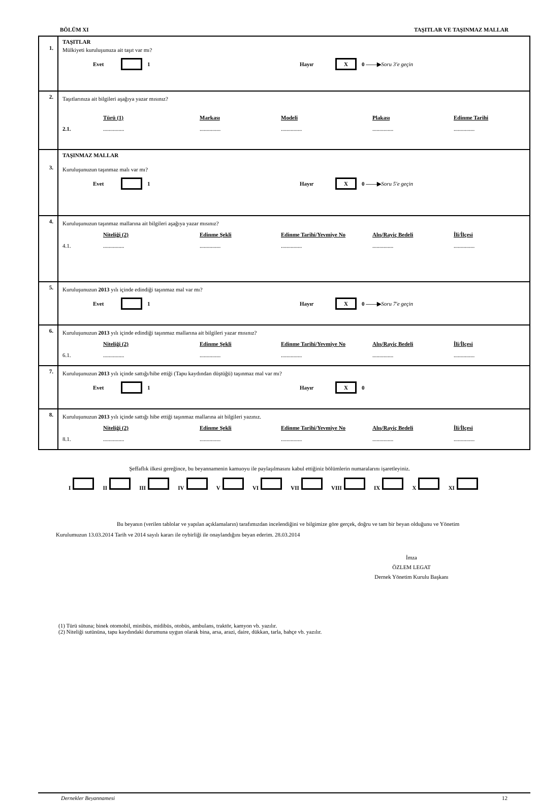BÖLÜM XI TAŞITLAR VE TAŞINMAZ MALLAR
| 1. | TAŞITLAR Mülkiyeti kuruluşunuza ait taşıt var mı? Evet 1 Hayır X 0 ——▶ Soru 3'e geçin |
| 2. | Taşıtlarınıza ait bilgileri aşağıya yazar mısınız? Türü (1) Markası Modeli Plakası Edinme Tarihi 2.1. ............... ............... ............... ............... ............... |
| 3. | TAŞINMAZ MALLAR Kuruluşunuzun taşınmaz malı var mı? Evet 1 Hayır X 0 ——▶ Soru 5'e geçin |
| 4. | Kuruluşunuzun taşınmaz mallarına ait bilgileri aşağıya yazar mısınız? Niteliği (2) Edinme Şekli Edinme Tarihi/Yevmiye No Alış/Rayiç Bedeli İli/İlçesi 4.1. ............... ............... ............... ............... ............... |
| 5. | Kuruluşunuzun 2013 yılı içinde edindiği taşınmaz mal var mı? Evet 1 Hayır X 0 ——▶ Soru 7'e geçin |
| 6. | Kuruluşunuzun 2013 yılı içinde edindiği taşınmaz mallarına ait bilgileri yazar mısınız? Niteliği (2) Edinme Şekli Edinme Tarihi/Yevmiye No Alış/Rayiç Bedeli İli/İlçesi 6.1. ............... ............... ............... ............... ............... |
| 7. | Kuruluşunuzun 2013 yılı içinde sattığı/hibe ettiği (Tapu kaydından düştüğü) taşınmaz mal var mı? Evet 1 Hayır X 0 |
| 8. | Kuruluşunuzun 2013 yılı içinde sattığı hibe ettiği taşınmaz mallarına ait bilgileri yazınız. Niteliği (2) Edinme Şekli Edinme Tarihi/Yevmiye No Alış/Rayiç Bedeli İli/İlçesi 8.1. ............... ............... ............... ............... ............... |
Şeffaflık ilkesi gereğince, bu beyannamenin kamuoyu ile paylaşılmasını kabul ettiğiniz bölümlerin numaralarını işaretleyiniz.
I II III IV V VI VII VIII IX X XI
Bu beyanın (verilen tablolar ve yapılan açıklamaların) tarafımızdan incelendiğini ve bilgimize göre gerçek, doğru ve tam bir beyan olduğunu ve Yönetim Kurulumuzun 13.03.2014 Tarih ve 2014 sayılı kararı ile oybirliği ile onaylandığını beyan ederim. 28.03.2014
İmza
ÖZLEM LEGAT
Dernek Yönetim Kurulu Başkanı
(1) Türü sütuna; binek otomobil, minibüs, midibüs, otobüs, ambulans, traktör, kamyon vb. yazılır.
(2) Niteliği sutününa, tapu kaydındaki durumuna uygun olarak bina, arsa, arazi, daire, dükkan, tarla, bahçe vb. yazılır.
Dernekler Beyannamesi 12